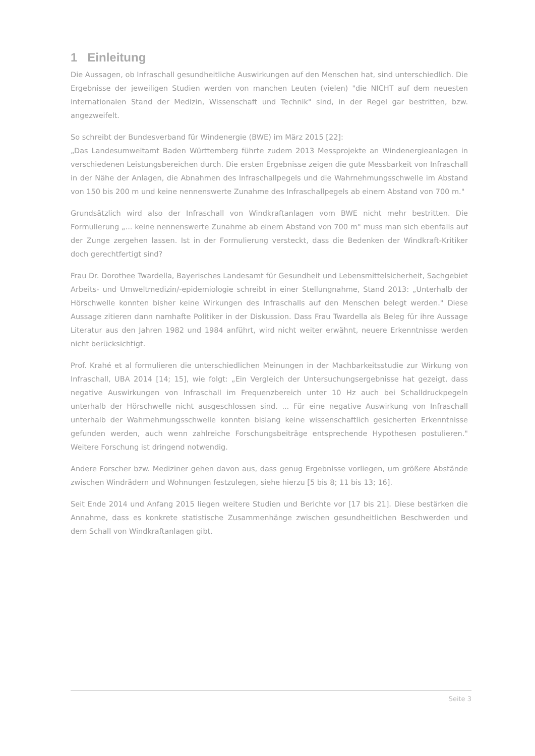1 Einleitung
Die Aussagen, ob Infraschall gesundheitliche Auswirkungen auf den Menschen hat, sind unterschiedlich. Die Ergebnisse der jeweiligen Studien werden von manchen Leuten (vielen) "die NICHT auf dem neuesten internationalen Stand der Medizin, Wissenschaft und Technik" sind, in der Regel gar bestritten, bzw. angezweifelt.
So schreibt der Bundesverband für Windenergie (BWE) im März 2015 [22]:
„Das Landesumweltamt Baden Württemberg führte zudem 2013 Messprojekte an Windenergieanlagen in verschiedenen Leistungsbereichen durch. Die ersten Ergebnisse zeigen die gute Messbarkeit von Infraschall in der Nähe der Anlagen, die Abnahmen des Infraschallpegels und die Wahrnehmungsschwelle im Abstand von 150 bis 200 m und keine nennenswerte Zunahme des Infraschallpegels ab einem Abstand von 700 m."
Grundsätzlich wird also der Infraschall von Windkraftanlagen vom BWE nicht mehr bestritten. Die Formulierung „... keine nennenswerte Zunahme ab einem Abstand von 700 m" muss man sich ebenfalls auf der Zunge zergehen lassen. Ist in der Formulierung versteckt, dass die Bedenken der Windkraft-Kritiker doch gerechtfertigt sind?
Frau Dr. Dorothee Twardella, Bayerisches Landesamt für Gesundheit und Lebensmittelsicherheit, Sachgebiet Arbeits- und Umweltmedizin/-epidemiologie schreibt in einer Stellungnahme, Stand 2013: „Unterhalb der Hörschwelle konnten bisher keine Wirkungen des Infraschalls auf den Menschen belegt werden." Diese Aussage zitieren dann namhafte Politiker in der Diskussion. Dass Frau Twardella als Beleg für ihre Aussage Literatur aus den Jahren 1982 und 1984 anführt, wird nicht weiter erwähnt, neuere Erkenntnisse werden nicht berücksichtigt.
Prof. Krahé et al formulieren die unterschiedlichen Meinungen in der Machbarkeitsstudie zur Wirkung von Infraschall, UBA 2014 [14; 15], wie folgt: „Ein Vergleich der Untersuchungsergebnisse hat gezeigt, dass negative Auswirkungen von Infraschall im Frequenzbereich unter 10 Hz auch bei Schalldruckpegeln unterhalb der Hörschwelle nicht ausgeschlossen sind. ... Für eine negative Auswirkung von Infraschall unterhalb der Wahrnehmungsschwelle konnten bislang keine wissenschaftlich gesicherten Erkenntnisse gefunden werden, auch wenn zahlreiche Forschungsbeiträge entsprechende Hypothesen postulieren." Weitere Forschung ist dringend notwendig.
Andere Forscher bzw. Mediziner gehen davon aus, dass genug Ergebnisse vorliegen, um größere Abstände zwischen Windrädern und Wohnungen festzulegen, siehe hierzu [5 bis 8; 11 bis 13; 16].
Seit Ende 2014 und Anfang 2015 liegen weitere Studien und Berichte vor [17 bis 21]. Diese bestärken die Annahme, dass es konkrete statistische Zusammenhänge zwischen gesundheitlichen Beschwerden und dem Schall von Windkraftanlagen gibt.
Seite 3